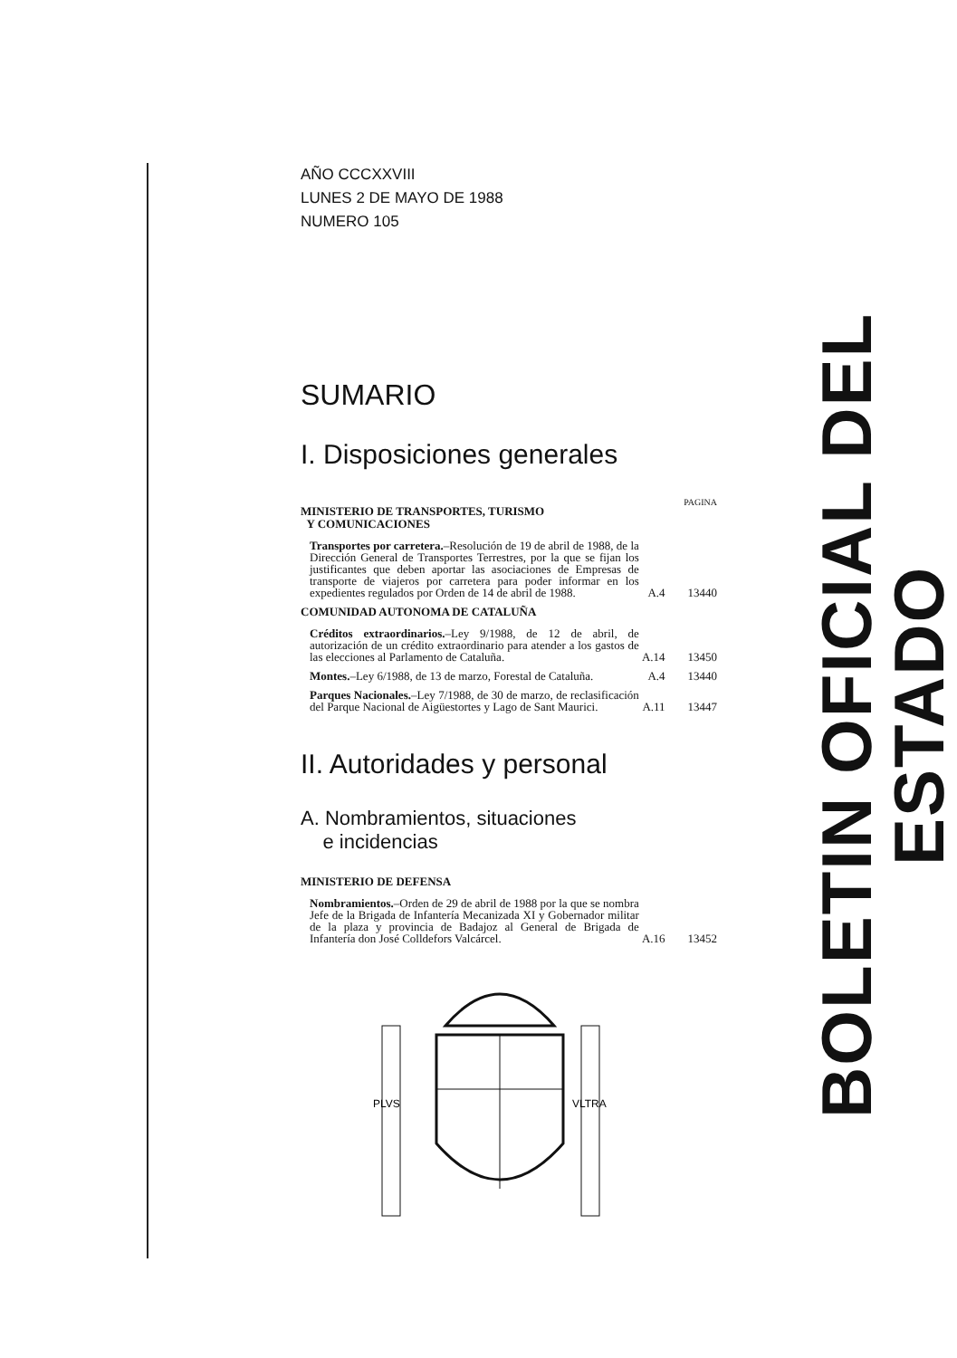AÑO CCCXXVIII
LUNES 2 DE MAYO DE 1988
NUMERO 105
SUMARIO
I. Disposiciones generales
PAGINA
MINISTERIO DE TRANSPORTES, TURISMO
Y COMUNICACIONES
Transportes por carretera.–Resolución de 19 de abril de 1988, de la Dirección General de Transportes Terrestres, por la que se fijan los justificantes que deben aportar las asociaciones de Empresas de transporte de viajeros por carretera para poder informar en los expedientes regulados por Orden de 14 de abril de 1988.
A.4 13440
COMUNIDAD AUTONOMA DE CATALUÑA
Créditos extraordinarios.–Ley 9/1988, de 12 de abril, de autorización de un crédito extraordinario para atender a los gastos de las elecciones al Parlamento de Cataluña.
A.14
13450
Montes.–Ley 6/1988, de 13 de marzo, Forestal de Cataluña.
A.4 13440
Parques Nacionales.–Ley 7/1988, de 30 de marzo, de reclasificación del Parque Nacional de Aigüestortes y Lago de Sant Maurici.
A.11
13447
II. Autoridades y personal
A. Nombramientos, situaciones
e incidencias
MINISTERIO DE DEFENSA
Nombramientos.–Orden de 29 de abril de 1988 por la que se nombra Jefe de la Brigada de Infantería Mecanizada XI y Gobernador militar de la plaza y provincia de Badajoz al General de Brigada de Infantería don José Colldefors Valcárcel.
A.16
13452
PLVS
VLTRA
BOLETIN OFICIAL DEL ESTADO